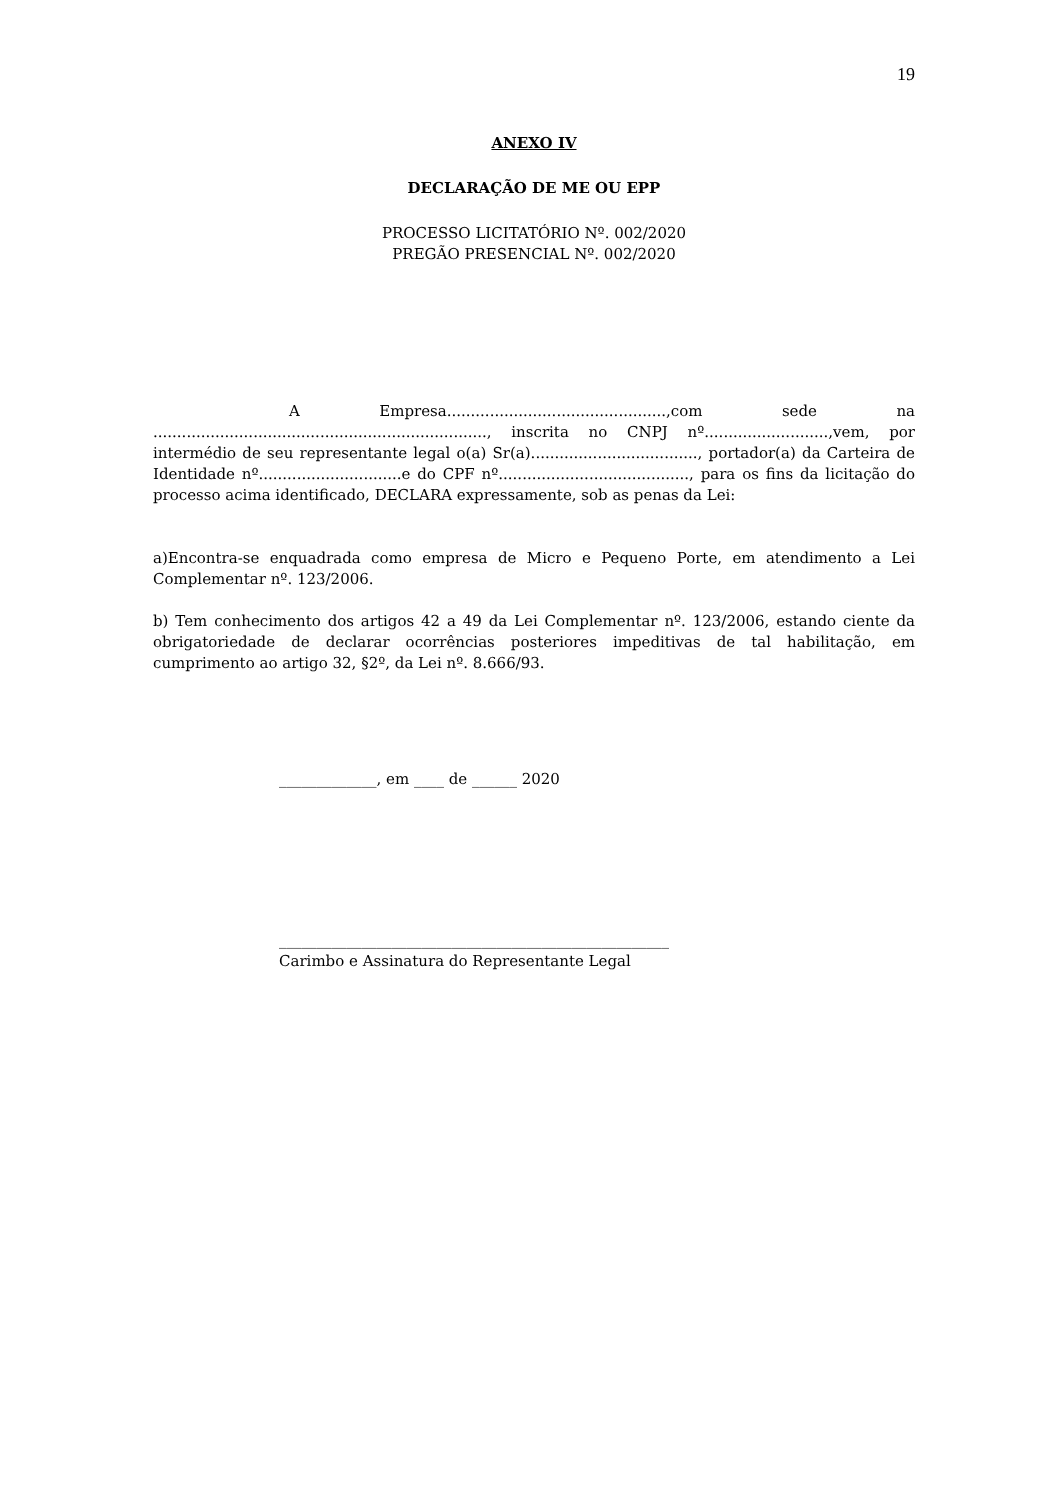19
ANEXO IV
DECLARAÇÃO DE ME OU EPP
PROCESSO LICITATÓRIO Nº. 002/2020
PREGÃO PRESENCIAL Nº. 002/2020
A Empresa..............................................,com sede na ......................................................................, inscrita no CNPJ nº..........................,vem, por intermédio de seu representante legal o(a) Sr(a)..................................., portador(a) da Carteira de Identidade nº..............................e do CPF nº........................................, para os fins da licitação do processo acima identificado, DECLARA expressamente, sob as penas da Lei:
a)Encontra-se enquadrada como empresa de Micro e Pequeno Porte, em atendimento a Lei Complementar nº. 123/2006.
b) Tem conhecimento dos artigos 42 a 49 da Lei Complementar nº. 123/2006, estando ciente da obrigatoriedade de declarar ocorrências posteriores impeditivas de tal habilitação, em cumprimento ao artigo 32, §2º, da Lei nº. 8.666/93.
_____________, em ____ de ______ 2020
____________________________________________________
Carimbo e Assinatura do Representante Legal